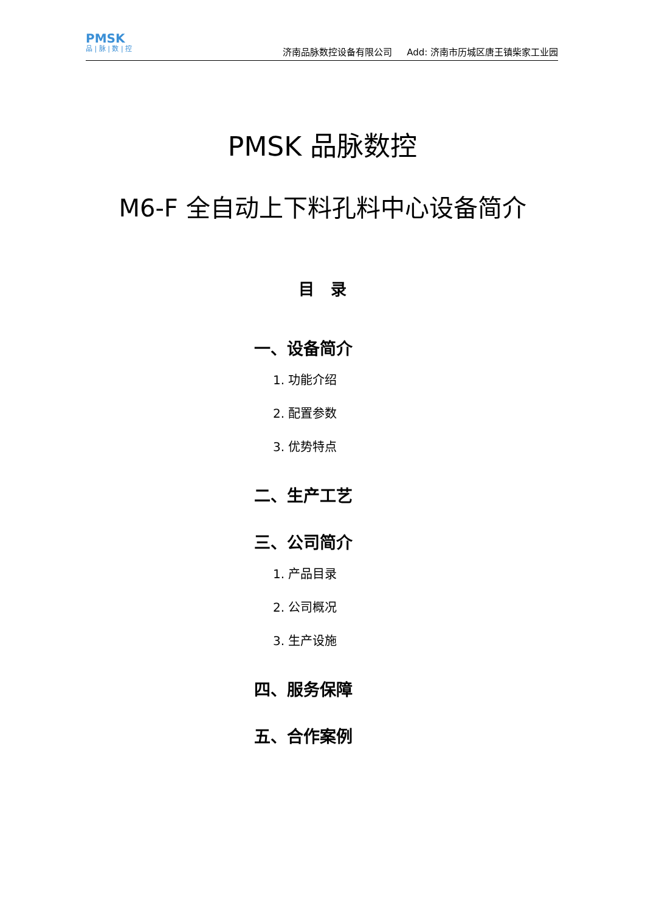PMSK
品 | 脉 | 数 | 控
济南品脉数控设备有限公司 Add: 济南市历城区唐王镇柴家工业园
PMSK 品脉数控
M6-F 全自动上下料孔料中心设备简介
目 录
一、设备简介
1. 功能介绍
2. 配置参数
3. 优势特点
二、生产工艺
三、公司简介
1. 产品目录
2. 公司概况
3. 生产设施
四、服务保障
五、合作案例